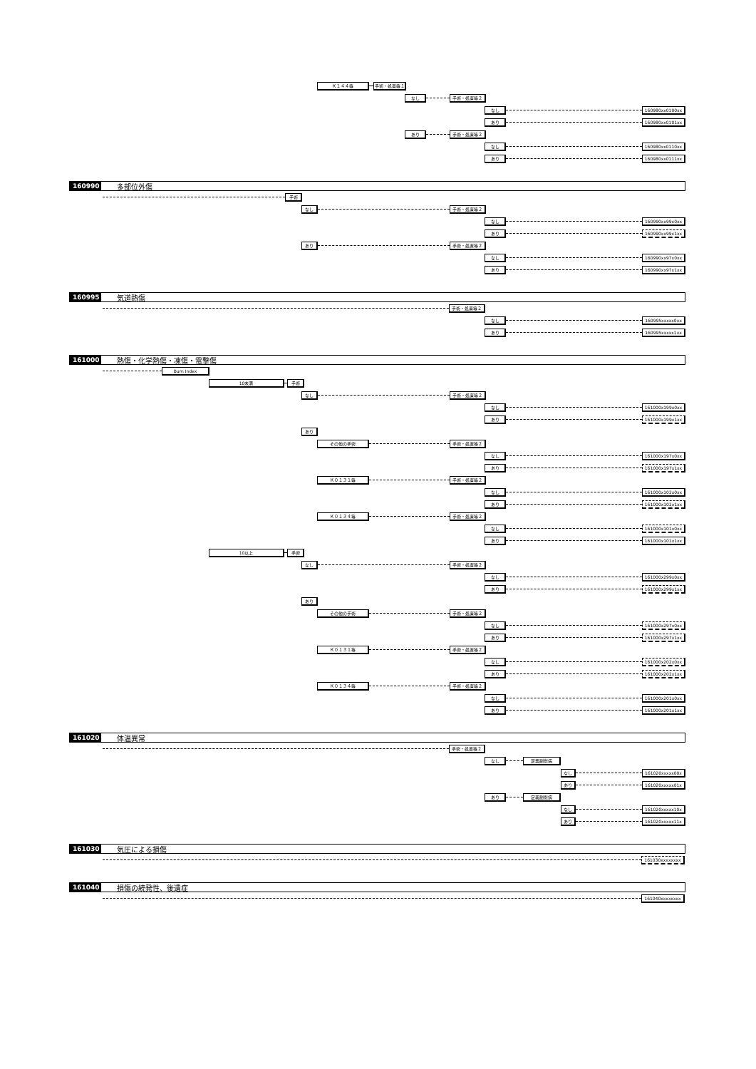Ｋ１４４等 手術・処置等１
なし 手術・処置等２
なし 160980xx0100xx
あり 160980xx0101xx
あり 手術・処置等２
なし 160980xx0110xx
あり 160980xx0111xx
160990 多部位外傷
手術
なし 手術・処置等２
なし 160990xx99x0xx
あり 160990xx99x1xx
あり 手術・処置等２
なし 160990xx97x0xx
あり 160990xx97x1xx
160995 気道熱傷
手術・処置等２
なし 160995xxxxx0xx
あり 160995xxxxx1xx
161000 熱傷・化学熱傷・凍傷・電撃傷
Burn Index
10未満 手術
なし 手術・処置等２
なし 161000x199x0xx
あり 161000x199x1xx
あり
その他の手術 手術・処置等２
なし 161000x197x0xx
あり 161000x197x1xx
Ｋ０１３１等 手術・処置等２
なし 161000x102x0xx
あり 161000x102x1xx
Ｋ０１３４等 手術・処置等２
なし 161000x101x0xx
あり 161000x101x1xx
10以上 手術
なし 手術・処置等２
なし 161000x299x0xx
あり 161000x299x1xx
あり
その他の手術 手術・処置等２
なし 161000x297x0xx
あり 161000x297x1xx
Ｋ０１３１等 手術・処置等２
なし 161000x202x0xx
あり 161000x202x1xx
Ｋ０１３４等 手術・処置等２
なし 161000x201x0xx
あり 161000x201x1xx
161020 体温異常
手術・処置等２
なし 定義副傷病
なし 161020xxxxx00x
あり 161020xxxxx01x
あり 定義副傷病
なし 161020xxxxx10x
あり 161020xxxxx11x
161030 気圧による損傷
161030xxxxxxxx
161040 損傷の続発性、後遺症
161040xxxxxxxx